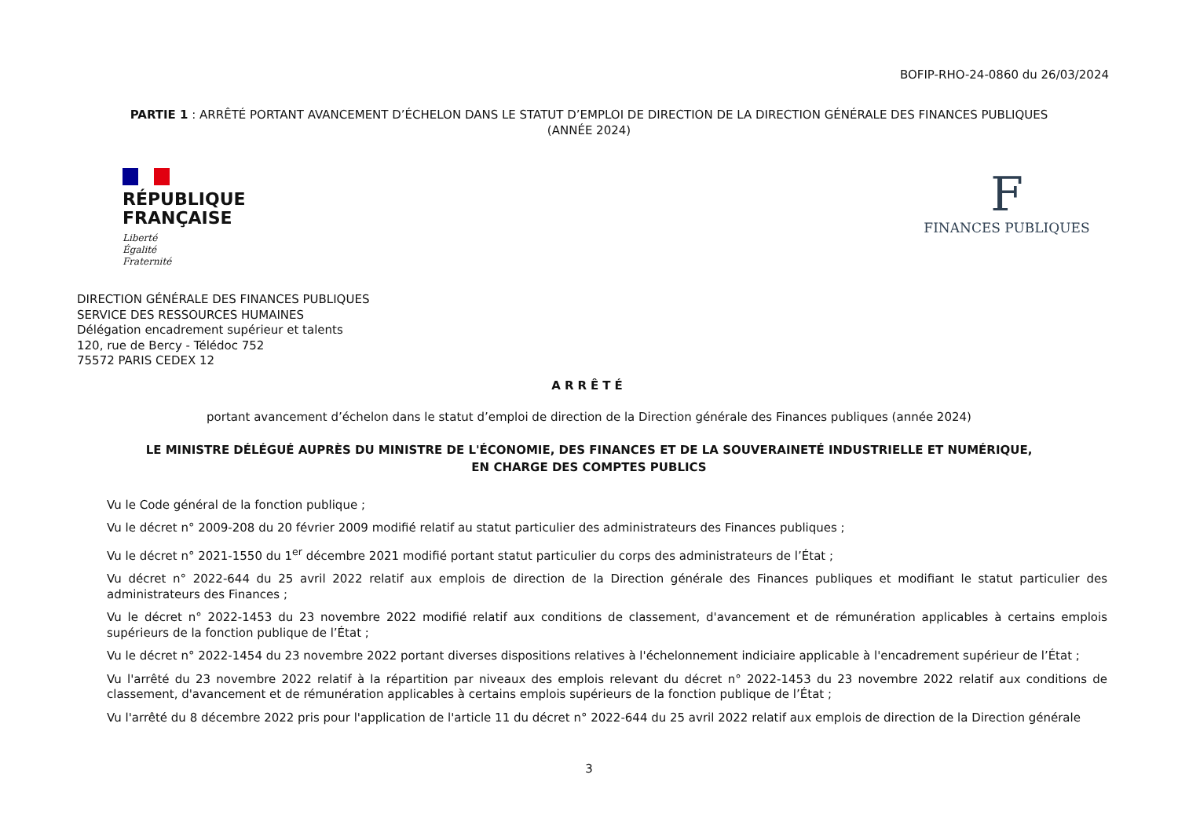BOFIP-RHO-24-0860 du 26/03/2024
PARTIE 1 : ARRÊTÉ PORTANT AVANCEMENT D’ÉCHELON DANS LE STATUT D’EMPLOI DE DIRECTION DE LA DIRECTION GÉNÉRALE DES FINANCES PUBLIQUES (ANNÉE 2024)
RÉPUBLIQUE
FRANÇAISE
Liberté
Égalité
Fraternité
F
FINANCES PUBLIQUES
DIRECTION GÉNÉRALE DES FINANCES PUBLIQUES
SERVICE DES RESSOURCES HUMAINES
Délégation encadrement supérieur et talents
120, rue de Bercy - Télédoc 752
75572 PARIS CEDEX 12
ARRÊTÉ
portant avancement d’échelon dans le statut d’emploi de direction de la Direction générale des Finances publiques (année 2024)
LE MINISTRE DÉLÉGUÉ AUPRÈS DU MINISTRE DE L'ÉCONOMIE, DES FINANCES ET DE LA SOUVERAINETÉ INDUSTRIELLE ET NUMÉRIQUE,
EN CHARGE DES COMPTES PUBLICS
Vu le Code général de la fonction publique ;
Vu le décret n° 2009-208 du 20 février 2009 modifié relatif au statut particulier des administrateurs des Finances publiques ;
Vu le décret n° 2021-1550 du 1<sup>er</sup> décembre 2021 modifié portant statut particulier du corps des administrateurs de l’État ;
Vu décret n° 2022-644 du 25 avril 2022 relatif aux emplois de direction de la Direction générale des Finances publiques et modifiant le statut particulier des administrateurs des Finances ;
Vu le décret n° 2022-1453 du 23 novembre 2022 modifié relatif aux conditions de classement, d'avancement et de rémunération applicables à certains emplois supérieurs de la fonction publique de l’État ;
Vu le décret n° 2022-1454 du 23 novembre 2022 portant diverses dispositions relatives à l'échelonnement indiciaire applicable à l'encadrement supérieur de l’État ;
Vu l'arrêté du 23 novembre 2022 relatif à la répartition par niveaux des emplois relevant du décret n° 2022-1453 du 23 novembre 2022 relatif aux conditions de classement, d'avancement et de rémunération applicables à certains emplois supérieurs de la fonction publique de l’État ;
Vu l'arrêté du 8 décembre 2022 pris pour l'application de l'article 11 du décret n° 2022-644 du 25 avril 2022 relatif aux emplois de direction de la Direction générale
3